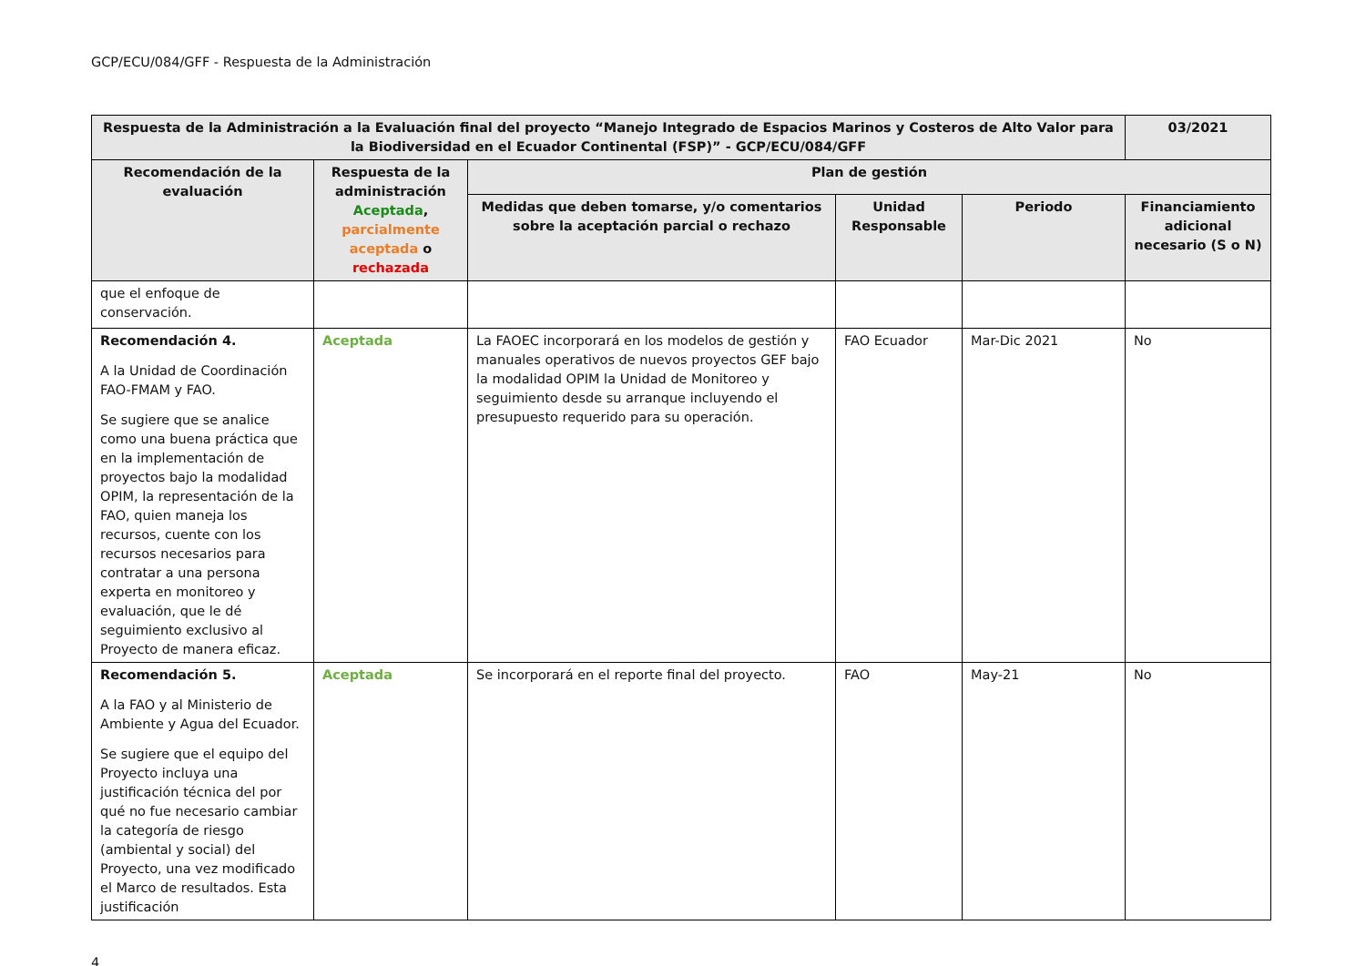GCP/ECU/084/GFF - Respuesta de la Administración
| Respuesta de la Administración a la Evaluación final del proyecto “Manejo Integrado de Espacios Marinos y Costeros de Alto Valor para la Biodiversidad en el Ecuador Continental (FSP)” - GCP/ECU/084/GFF | | | | | 03/2021 |
| --- | --- | --- | --- | --- | --- |
| Recomendación de la evaluación | Respuesta de la administración Aceptada , parcialmente aceptada o rechazada | Plan de gestión | | | |
| | | Medidas que deben tomarse, y/o comentarios sobre la aceptación parcial o rechazo | Unidad Responsable | Periodo | Financiamiento adicional necesario (S o N) |
| que el enfoque de conservación. | | | | | |
| Recomendación 4. A la Unidad de Coordinación FAO-FMAM y FAO. Se sugiere que se analice como una buena práctica que en la implementación de proyectos bajo la modalidad OPIM, la representación de la FAO, quien maneja los recursos, cuente con los recursos necesarios para contratar a una persona experta en monitoreo y evaluación, que le dé seguimiento exclusivo al Proyecto de manera eficaz. | Aceptada | La FAOEC incorporará en los modelos de gestión y manuales operativos de nuevos proyectos GEF bajo la modalidad OPIM la Unidad de Monitoreo y seguimiento desde su arranque incluyendo el presupuesto requerido para su operación. | FAO Ecuador | Mar-Dic 2021 | No |
| Recomendación 5. A la FAO y al Ministerio de Ambiente y Agua del Ecuador. Se sugiere que el equipo del Proyecto incluya una justificación técnica del por qué no fue necesario cambiar la categoría de riesgo (ambiental y social) del Proyecto, una vez modificado el Marco de resultados. Esta justificación | Aceptada | Se incorporará en el reporte final del proyecto. | FAO | May-21 | No |
4